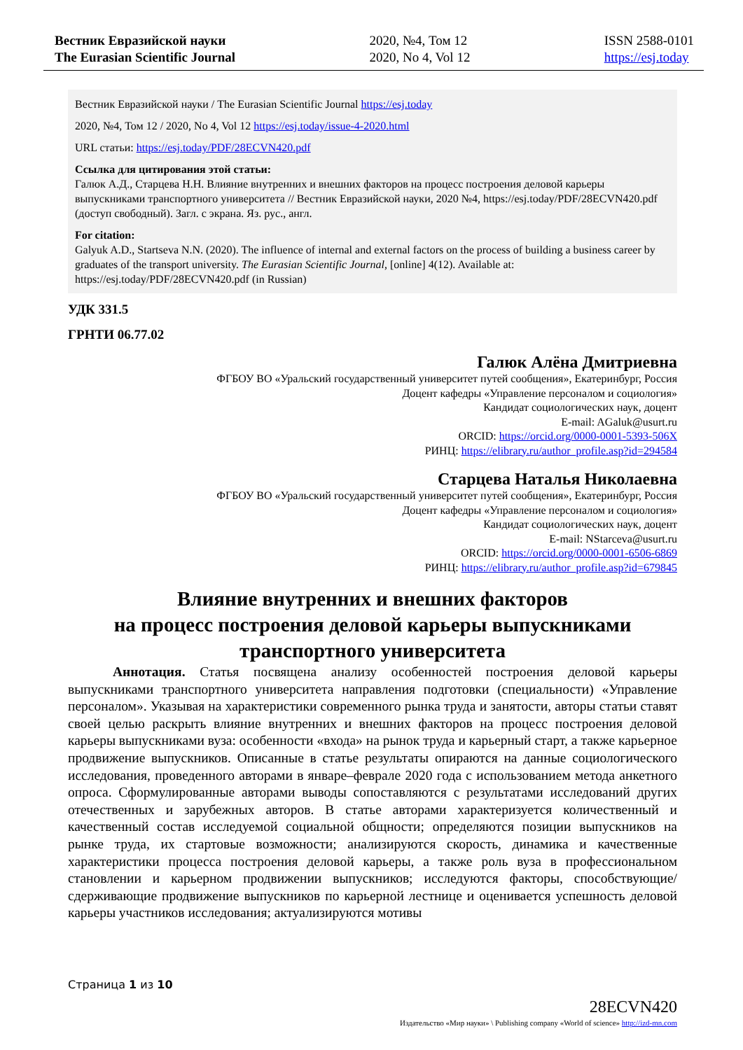Вестник Евразийской науки
The Eurasian Scientific Journal
2020, №4, Том 12
2020, No 4, Vol 12
ISSN 2588-0101
https://esj.today
Вестник Евразийской науки / The Eurasian Scientific Journal https://esj.today
2020, №4, Том 12 / 2020, No 4, Vol 12 https://esj.today/issue-4-2020.html
URL статьи: https://esj.today/PDF/28ECVN420.pdf
Ссылка для цитирования этой статьи:
Галюк А.Д., Старцева Н.Н. Влияние внутренних и внешних факторов на процесс построения деловой карьеры выпускниками транспортного университета // Вестник Евразийской науки, 2020 №4, https://esj.today/PDF/28ECVN420.pdf (доступ свободный). Загл. с экрана. Яз. рус., англ.
For citation:
Galyuk A.D., Startseva N.N. (2020). The influence of internal and external factors on the process of building a business career by graduates of the transport university. The Eurasian Scientific Journal, [online] 4(12). Available at: https://esj.today/PDF/28ECVN420.pdf (in Russian)
УДК 331.5
ГРНТИ 06.77.02
Галюк Алёна Дмитриевна
ФГБОУ ВО «Уральский государственный университет путей сообщения», Екатеринбург, Россия
Доцент кафедры «Управление персоналом и социология»
Кандидат социологических наук, доцент
E-mail: AGaluk@usurt.ru
ORCID: https://orcid.org/0000-0001-5393-506X
РИНЦ: https://elibrary.ru/author_profile.asp?id=294584
Старцева Наталья Николаевна
ФГБОУ ВО «Уральский государственный университет путей сообщения», Екатеринбург, Россия
Доцент кафедры «Управление персоналом и социология»
Кандидат социологических наук, доцент
E-mail: NStarceva@usurt.ru
ORCID: https://orcid.org/0000-0001-6506-6869
РИНЦ: https://elibrary.ru/author_profile.asp?id=679845
Влияние внутренних и внешних факторов
на процесс построения деловой карьеры выпускниками
транспортного университета
Аннотация. Статья посвящена анализу особенностей построения деловой карьеры выпускниками транспортного университета направления подготовки (специальности) «Управление персоналом». Указывая на характеристики современного рынка труда и занятости, авторы статьи ставят своей целью раскрыть влияние внутренних и внешних факторов на процесс построения деловой карьеры выпускниками вуза: особенности «входа» на рынок труда и карьерный старт, а также карьерное продвижение выпускников. Описанные в статье результаты опираются на данные социологического исследования, проведенного авторами в январе–феврале 2020 года с использованием метода анкетного опроса. Сформулированные авторами выводы сопоставляются с результатами исследований других отечественных и зарубежных авторов. В статье авторами характеризуется количественный и качественный состав исследуемой социальной общности; определяются позиции выпускников на рынке труда, их стартовые возможности; анализируются скорость, динамика и качественные характеристики процесса построения деловой карьеры, а также роль вуза в профессиональном становлении и карьерном продвижении выпускников; исследуются факторы, способствующие/сдерживающие продвижение выпускников по карьерной лестнице и оценивается успешность деловой карьеры участников исследования; актуализируются мотивы
Страница 1 из 10
28ECVN420
Издательство «Мир науки» \ Publishing company «World of science» http://izd-mn.com